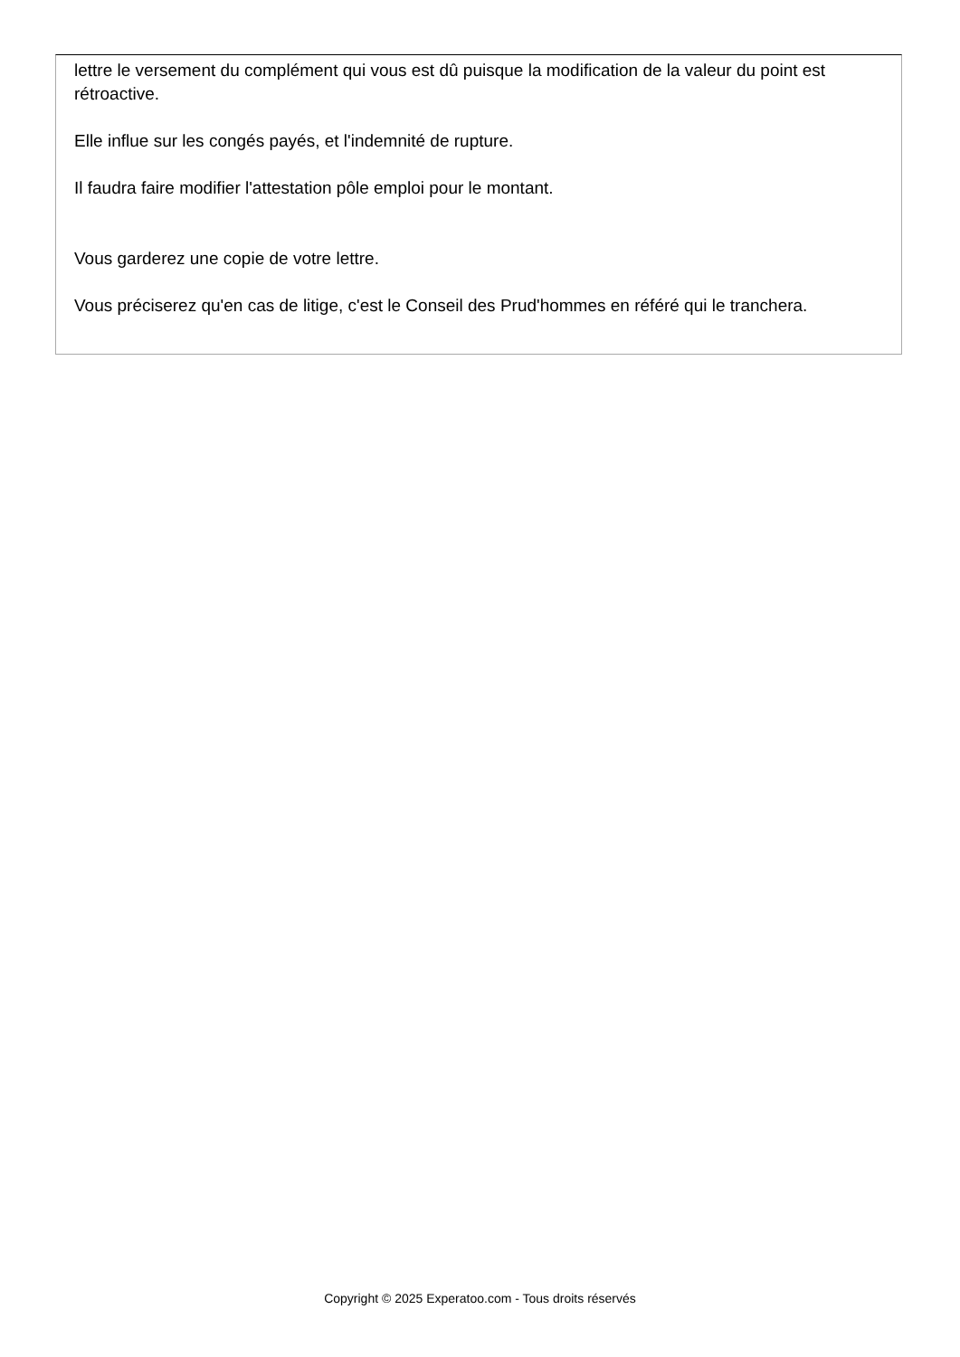lettre le versement du complément qui vous est dû puisque la modification de la valeur du point est rétroactive.
Elle influe sur les congés payés, et l'indemnité de rupture.
Il faudra faire modifier l'attestation pôle emploi pour le montant.
Vous garderez une copie de votre lettre.
Vous préciserez qu'en cas de litige, c'est le Conseil des Prud'hommes en référé qui le tranchera.
Copyright © 2025 Experatoo.com - Tous droits réservés